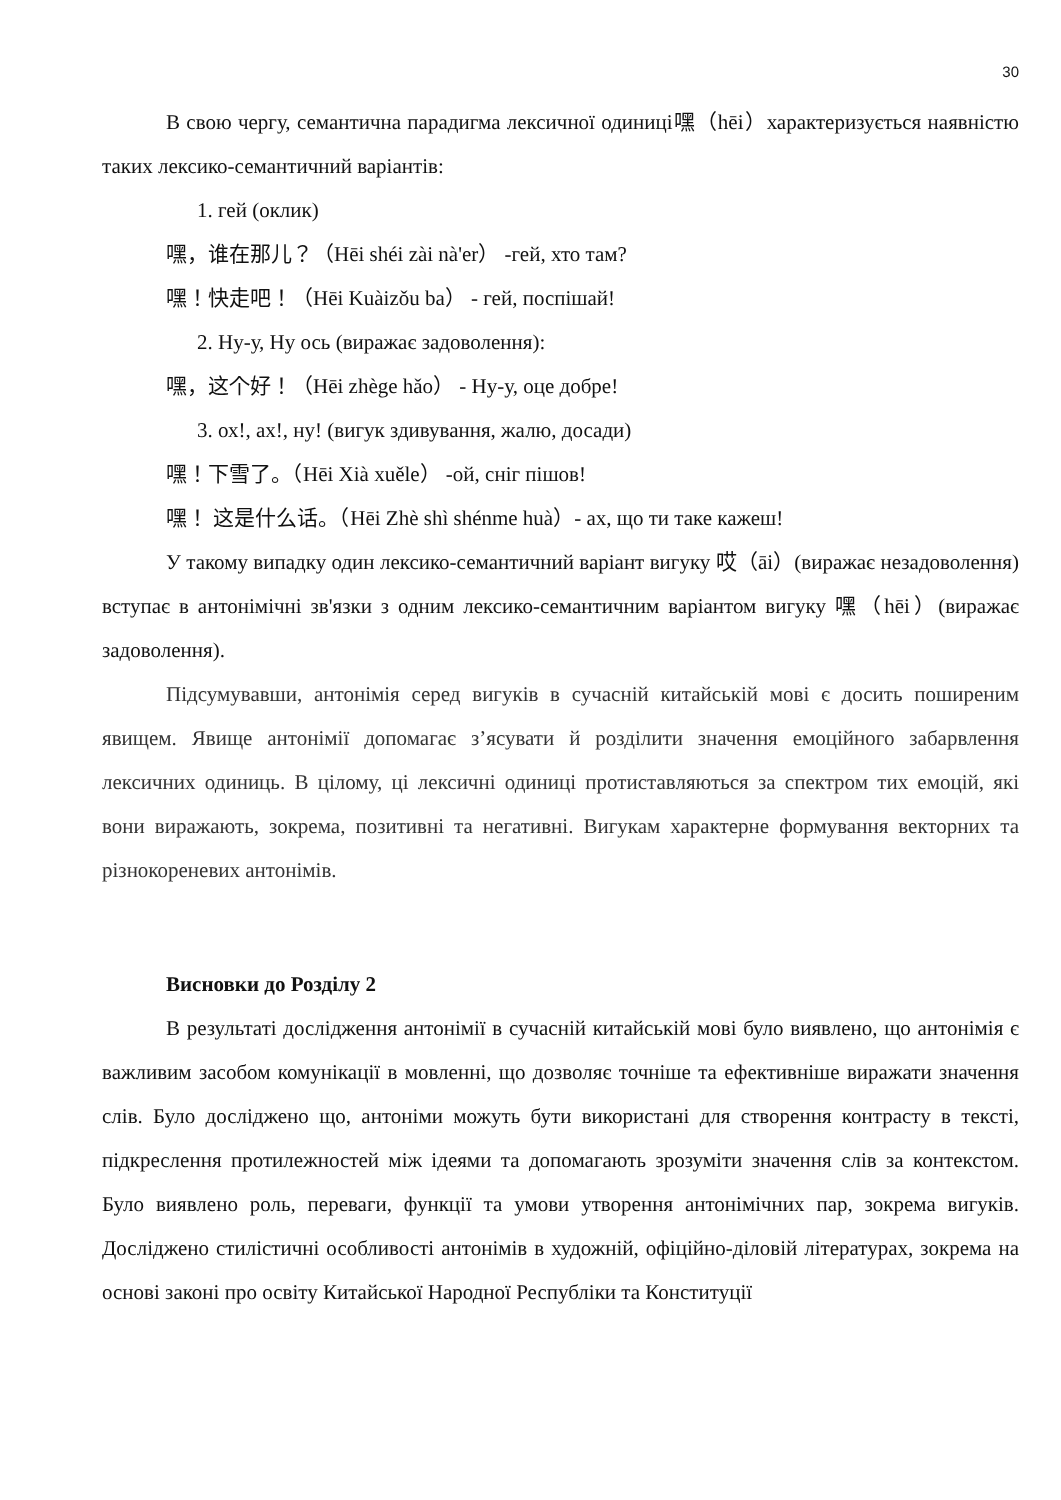30
В свою чергу, семантична парадигма лексичної одиниці嘿（hēi）характеризується наявністю таких лексико-семантичний варіантів:
1. гей (оклик)
嘿，谁在那儿？（Hēi shéi zài nà'er） -гей, хто там?
嘿！快走吧！（Hēi Kuàizǒu ba） - гей, поспішай!
2. Ну-у, Ну ось (виражає задоволення):
嘿，这个好！（Hēi zhège hǎo） - Ну-у, оце добре!
3. ох!, ах!, ну! (вигук здивування, жалю, досади)
嘿！下雪了。（Hēi Xià xuěle） -ой, сніг пішов!
嘿！ 这是什么话。（Hēi Zhè shì shénme huà）- ах, що ти таке кажеш!
У такому випадку один лексико-семантичний варіант вигуку 哎（āi）(виражає незадоволення) вступає в антонімічні зв'язки з одним лексико-семантичним варіантом вигуку 嘿（hēi）(виражає задоволення).
Підсумувавши, антонімія серед вигуків в сучасній китайській мові є досить поширеним явищем. Явище антонімії допомагає з’ясувати й розділити значення емоційного забарвлення лексичних одиниць. В цілому, ці лексичні одиниці протиставляються за спектром тих емоцій, які вони виражають, зокрема, позитивні та негативні. Вигукам характерне формування векторних та різнокореневих антонімів.
Висновки до Розділу 2
В результаті дослідження антонімії в сучасній китайській мові було виявлено, що антонімія є важливим засобом комунікації в мовленні, що дозволяє точніше та ефективніше виражати значення слів. Було досліджено що, антоніми можуть бути використані для створення контрасту в тексті, підкреслення протилежностей між ідеями та допомагають зрозуміти значення слів за контекстом. Було виявлено роль, переваги, функції та умови утворення антонімічних пар, зокрема вигуків. Досліджено стилістичні особливості антонімів в художній, офіційно-діловій літературах, зокрема на основі законі про освіту Китайської Народної Республіки та Конституції